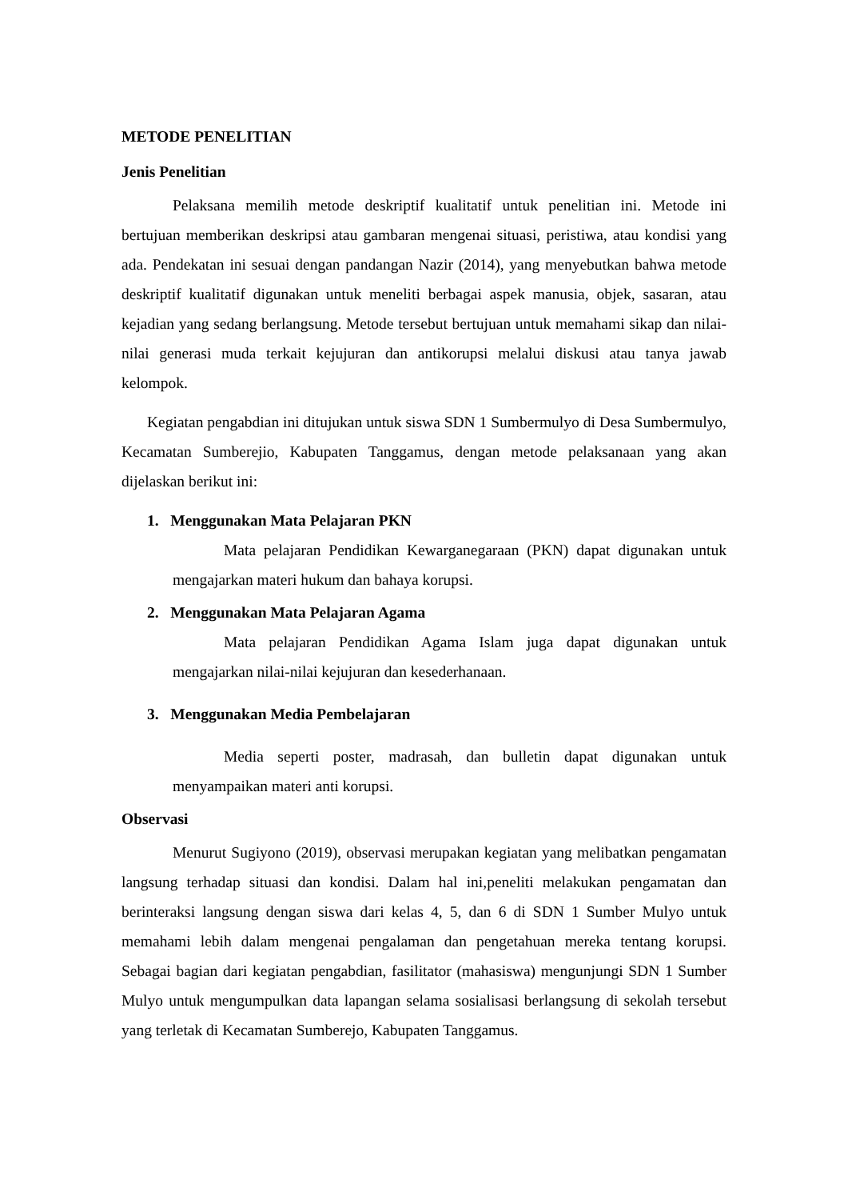METODE PENELITIAN
Jenis Penelitian
Pelaksana memilih metode deskriptif kualitatif untuk penelitian ini. Metode ini bertujuan memberikan deskripsi atau gambaran mengenai situasi, peristiwa, atau kondisi yang ada. Pendekatan ini sesuai dengan pandangan Nazir (2014), yang menyebutkan bahwa metode deskriptif kualitatif digunakan untuk meneliti berbagai aspek manusia, objek, sasaran, atau kejadian yang sedang berlangsung. Metode tersebut bertujuan untuk memahami sikap dan nilai-nilai generasi muda terkait kejujuran dan antikorupsi melalui diskusi atau tanya jawab kelompok.
Kegiatan pengabdian ini ditujukan untuk siswa SDN 1 Sumbermulyo di Desa Sumbermulyo, Kecamatan Sumberejio, Kabupaten Tanggamus, dengan metode pelaksanaan yang akan dijelaskan berikut ini:
1. Menggunakan Mata Pelajaran PKN
Mata pelajaran Pendidikan Kewarganegaraan (PKN) dapat digunakan untuk mengajarkan materi hukum dan bahaya korupsi.
2. Menggunakan Mata Pelajaran Agama
Mata pelajaran Pendidikan Agama Islam juga dapat digunakan untuk mengajarkan nilai-nilai kejujuran dan kesederhanaan.
3. Menggunakan Media Pembelajaran
Media seperti poster, madrasah, dan bulletin dapat digunakan untuk menyampaikan materi anti korupsi.
Observasi
Menurut Sugiyono (2019), observasi merupakan kegiatan yang melibatkan pengamatan langsung terhadap situasi dan kondisi. Dalam hal ini,peneliti melakukan pengamatan dan berinteraksi langsung dengan siswa dari kelas 4, 5, dan 6 di SDN 1 Sumber Mulyo untuk memahami lebih dalam mengenai pengalaman dan pengetahuan mereka tentang korupsi. Sebagai bagian dari kegiatan pengabdian, fasilitator (mahasiswa) mengunjungi SDN 1 Sumber Mulyo untuk mengumpulkan data lapangan selama sosialisasi berlangsung di sekolah tersebut yang terletak di Kecamatan Sumberejo, Kabupaten Tanggamus.